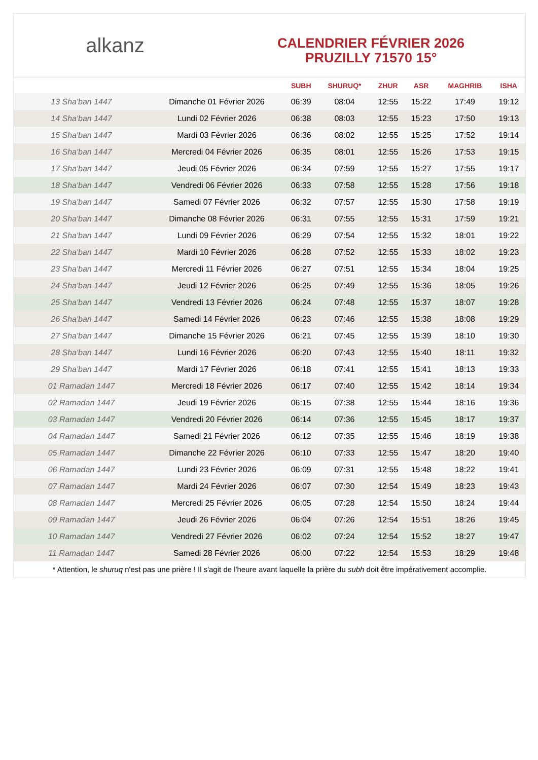alkanz
CALENDRIER FÉVRIER 2026
PRUZILLY 71570 15°
| | | SUBH | SHURUQ* | ZHUR | ASR | MAGHRIB | ISHA |
| --- | --- | --- | --- | --- | --- | --- | --- |
| 13 Sha'ban 1447 | Dimanche 01 Février 2026 | 06:39 | 08:04 | 12:55 | 15:22 | 17:49 | 19:12 |
| 14 Sha'ban 1447 | Lundi 02 Février 2026 | 06:38 | 08:03 | 12:55 | 15:23 | 17:50 | 19:13 |
| 15 Sha'ban 1447 | Mardi 03 Février 2026 | 06:36 | 08:02 | 12:55 | 15:25 | 17:52 | 19:14 |
| 16 Sha'ban 1447 | Mercredi 04 Février 2026 | 06:35 | 08:01 | 12:55 | 15:26 | 17:53 | 19:15 |
| 17 Sha'ban 1447 | Jeudi 05 Février 2026 | 06:34 | 07:59 | 12:55 | 15:27 | 17:55 | 19:17 |
| 18 Sha'ban 1447 | Vendredi 06 Février 2026 | 06:33 | 07:58 | 12:55 | 15:28 | 17:56 | 19:18 |
| 19 Sha'ban 1447 | Samedi 07 Février 2026 | 06:32 | 07:57 | 12:55 | 15:30 | 17:58 | 19:19 |
| 20 Sha'ban 1447 | Dimanche 08 Février 2026 | 06:31 | 07:55 | 12:55 | 15:31 | 17:59 | 19:21 |
| 21 Sha'ban 1447 | Lundi 09 Février 2026 | 06:29 | 07:54 | 12:55 | 15:32 | 18:01 | 19:22 |
| 22 Sha'ban 1447 | Mardi 10 Février 2026 | 06:28 | 07:52 | 12:55 | 15:33 | 18:02 | 19:23 |
| 23 Sha'ban 1447 | Mercredi 11 Février 2026 | 06:27 | 07:51 | 12:55 | 15:34 | 18:04 | 19:25 |
| 24 Sha'ban 1447 | Jeudi 12 Février 2026 | 06:25 | 07:49 | 12:55 | 15:36 | 18:05 | 19:26 |
| 25 Sha'ban 1447 | Vendredi 13 Février 2026 | 06:24 | 07:48 | 12:55 | 15:37 | 18:07 | 19:28 |
| 26 Sha'ban 1447 | Samedi 14 Février 2026 | 06:23 | 07:46 | 12:55 | 15:38 | 18:08 | 19:29 |
| 27 Sha'ban 1447 | Dimanche 15 Février 2026 | 06:21 | 07:45 | 12:55 | 15:39 | 18:10 | 19:30 |
| 28 Sha'ban 1447 | Lundi 16 Février 2026 | 06:20 | 07:43 | 12:55 | 15:40 | 18:11 | 19:32 |
| 29 Sha'ban 1447 | Mardi 17 Février 2026 | 06:18 | 07:41 | 12:55 | 15:41 | 18:13 | 19:33 |
| 01 Ramadan 1447 | Mercredi 18 Février 2026 | 06:17 | 07:40 | 12:55 | 15:42 | 18:14 | 19:34 |
| 02 Ramadan 1447 | Jeudi 19 Février 2026 | 06:15 | 07:38 | 12:55 | 15:44 | 18:16 | 19:36 |
| 03 Ramadan 1447 | Vendredi 20 Février 2026 | 06:14 | 07:36 | 12:55 | 15:45 | 18:17 | 19:37 |
| 04 Ramadan 1447 | Samedi 21 Février 2026 | 06:12 | 07:35 | 12:55 | 15:46 | 18:19 | 19:38 |
| 05 Ramadan 1447 | Dimanche 22 Février 2026 | 06:10 | 07:33 | 12:55 | 15:47 | 18:20 | 19:40 |
| 06 Ramadan 1447 | Lundi 23 Février 2026 | 06:09 | 07:31 | 12:55 | 15:48 | 18:22 | 19:41 |
| 07 Ramadan 1447 | Mardi 24 Février 2026 | 06:07 | 07:30 | 12:54 | 15:49 | 18:23 | 19:43 |
| 08 Ramadan 1447 | Mercredi 25 Février 2026 | 06:05 | 07:28 | 12:54 | 15:50 | 18:24 | 19:44 |
| 09 Ramadan 1447 | Jeudi 26 Février 2026 | 06:04 | 07:26 | 12:54 | 15:51 | 18:26 | 19:45 |
| 10 Ramadan 1447 | Vendredi 27 Février 2026 | 06:02 | 07:24 | 12:54 | 15:52 | 18:27 | 19:47 |
| 11 Ramadan 1447 | Samedi 28 Février 2026 | 06:00 | 07:22 | 12:54 | 15:53 | 18:29 | 19:48 |
* Attention, le shuruq n'est pas une prière ! Il s'agit de l'heure avant laquelle la prière du subh doit être impérativement accomplie.